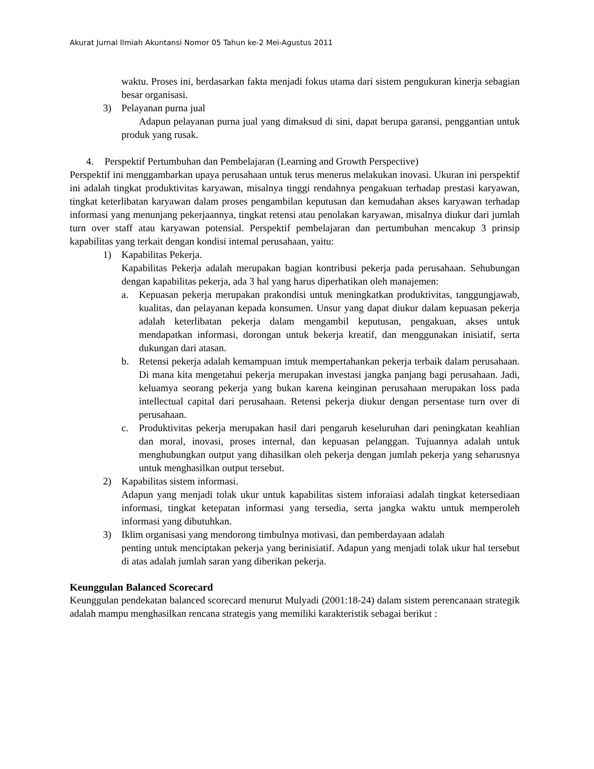Akurat Jurnal Ilmiah Akuntansi Nomor 05 Tahun ke-2 Mei-Agustus 2011
waktu. Proses ini, berdasarkan fakta menjadi fokus utama dari sistem pengukuran kinerja sebagian besar organisasi.
3) Pelayanan purna jual
Adapun pelayanan purna jual yang dimaksud di sini, dapat berupa garansi, penggantian untuk produk yang rusak.
4. Perspektif Pertumbuhan dan Pembelajaran (Learning and Growth Perspective)
Perspektif ini menggambarkan upaya perusahaan untuk terus menerus melakukan inovasi. Ukuran ini perspektif ini adalah tingkat produktivitas karyawan, misalnya tinggi rendahnya pengakuan terhadap prestasi karyawan, tingkat keterlibatan karyawan dalam proses pengambilan keputusan dan kemudahan akses karyawan terhadap informasi yang menunjang pekerjaannya, tingkat retensi atau penolakan karyawan, misalnya diukur dari jumlah turn over staff atau karyawan potensial. Perspektif pembelajaran dan pertumbuhan mencakup 3 prinsip kapabilitas yang terkait dengan kondisi intemal perusahaan, yaitu:
1) Kapabilitas Pekerja.
Kapabilitas Pekerja adalah merupakan bagian kontribusi pekerja pada perusahaan. Sehubungan dengan kapabilitas pekerja, ada 3 hal yang harus diperhatikan oleh manajemen:
a. Kepuasan pekerja merupakan prakondisi untuk meningkatkan produktivitas, tanggungjawab, kualitas, dan pelayanan kepada konsumen. Unsur yang dapat diukur dalam kepuasan pekerja adalah keterlibatan pekerja dalam mengambil keputusan, pengakuan, akses untuk mendapatkan informasi, dorongan untuk bekerja kreatif, dan menggunakan inisiatif, serta dukungan dari atasan.
b. Retensi pekerja adalah kemampuan imtuk mempertahankan pekerja terbaik dalam perusahaan. Di mana kita mengetahui pekerja merupakan investasi jangka panjang bagi perusahaan. Jadi, keluamya seorang pekerja yang bukan karena keinginan perusahaan merupakan loss pada intellectual capital dari perusahaan. Retensi pekerja diukur dengan persentase turn over di perusahaan.
c. Produktivitas pekerja merupakan hasil dari pengaruh keseluruhan dari peningkatan keahlian dan moral, inovasi, proses internal, dan kepuasan pelanggan. Tujuannya adalah untuk menghubungkan output yang dihasilkan oleh pekerja dengan jumlah pekerja yang seharusnya untuk menghasilkan output tersebut.
2) Kapabilitas sistem informasi.
Adapun yang menjadi tolak ukur untuk kapabilitas sistem inforaiasi adalah tingkat ketersediaan informasi, tingkat ketepatan informasi yang tersedia, serta jangka waktu untuk memperoleh informasi yang dibutuhkan.
3) Iklim organisasi yang mendorong timbulnya motivasi, dan pemberdayaan adalah
penting untuk menciptakan pekerja yang berinisiatif. Adapun yang menjadi tolak ukur hal tersebut di atas adalah jumlah saran yang diberikan pekerja.
Keunggulan Balanced Scorecard
Keunggulan pendekatan balanced scorecard menurut Mulyadi (2001:18-24) dalam sistem perencanaan strategik adalah mampu menghasilkan rencana strategis yang memiliki karakteristik sebagai berikut :